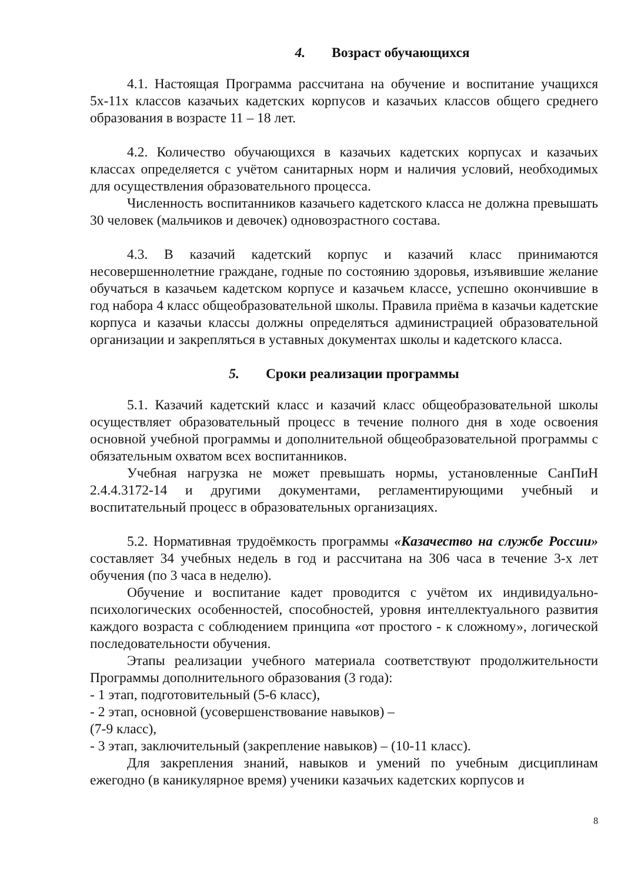4. Возраст обучающихся
4.1. Настоящая Программа рассчитана на обучение и воспитание учащихся 5х-11х классов казачьих кадетских корпусов и казачьих классов общего среднего образования в возрасте 11 – 18 лет.
4.2. Количество обучающихся в казачьих кадетских корпусах и казачьих классах определяется с учётом санитарных норм и наличия условий, необходимых для осуществления образовательного процесса.
Численность воспитанников казачьего кадетского класса не должна превышать 30 человек (мальчиков и девочек) одновозрастного состава.
4.3. В казачий кадетский корпус и казачий класс принимаются несовершеннолетние граждане, годные по состоянию здоровья, изъявившие желание обучаться в казачьем кадетском корпусе и казачьем классе, успешно окончившие в год набора 4 класс общеобразовательной школы. Правила приёма в казачьи кадетские корпуса и казачьи классы должны определяться администрацией образовательной организации и закрепляться в уставных документах школы и кадетского класса.
5. Сроки реализации программы
5.1. Казачий кадетский класс и казачий класс общеобразовательной школы осуществляет образовательный процесс в течение полного дня в ходе освоения основной учебной программы и дополнительной общеобразовательной программы с обязательным охватом всех воспитанников.
Учебная нагрузка не может превышать нормы, установленные СанПиН 2.4.4.3172-14 и другими документами, регламентирующими учебный и воспитательный процесс в образовательных организациях.
5.2. Нормативная трудоёмкость программы «Казачество на службе России» составляет 34 учебных недель в год и рассчитана на 306 часа в течение 3-х лет обучения (по 3 часа в неделю).
Обучение и воспитание кадет проводится с учётом их индивидуально-психологических особенностей, способностей, уровня интеллектуального развития каждого возраста с соблюдением принципа «от простого - к сложному», логической последовательности обучения.
Этапы реализации учебного материала соответствуют продолжительности Программы дополнительного образования (3 года):
- 1 этап, подготовительный (5-6 класс),
- 2 этап, основной (усовершенствование навыков) –
(7-9 класс),
- 3 этап, заключительный (закрепление навыков) – (10-11 класс).
Для закрепления знаний, навыков и умений по учебным дисциплинам ежегодно (в каникулярное время) ученики казачьих кадетских корпусов и
8